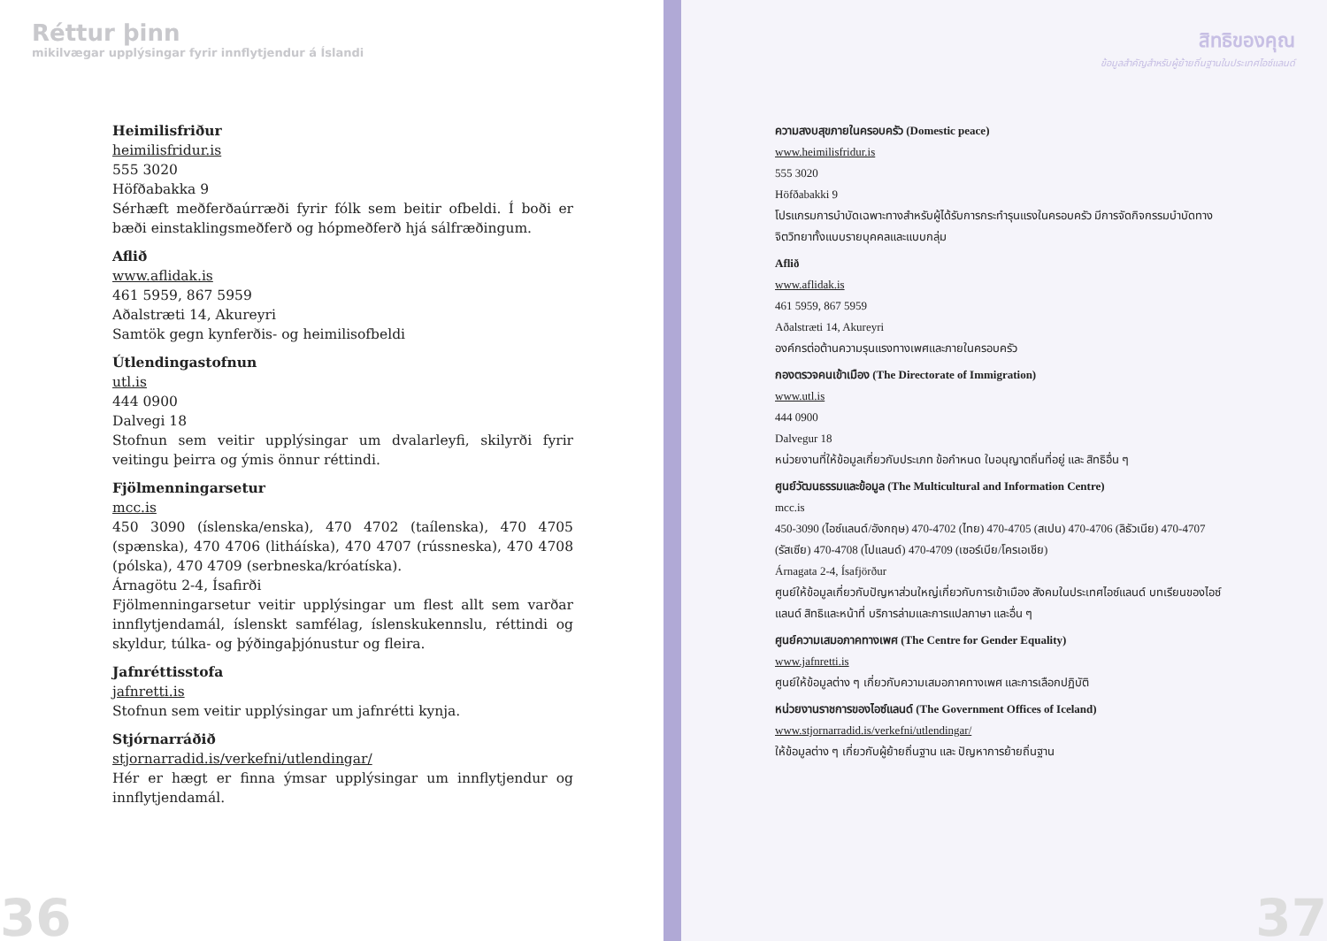Réttur þinn
mikilvægar upplýsingar fyrir innflytjendur á Íslandi
Heimilisfriður
heimilisfridur.is
555 3020
Höfðabakka 9
Sérhæft meðferðaúrræði fyrir fólk sem beitir ofbeldi. Í boði er bæði einstaklingsmeðferð og hópmeðferð hjá sálfræðingum.
Aflið
www.aflidak.is
461 5959, 867 5959
Aðalstræti 14, Akureyri
Samtök gegn kynferðis- og heimilisofbeldi
Útlendingastofnun
utl.is
444 0900
Dalvegi 18
Stofnun sem veitir upplýsingar um dvalarleyfi, skilyrði fyrir veitingu þeirra og ýmis önnur réttindi.
Fjölmenningarsetur
mcc.is
450 3090 (íslenska/enska), 470 4702 (taílenska), 470 4705 (spænska), 470 4706 (litháíska), 470 4707 (rússneska), 470 4708 (pólska), 470 4709 (serbneska/króatíska).
Árnagötu 2-4, Ísafirði
Fjölmenningarsetur veitir upplýsingar um flest allt sem varðar inn­flytjendamál, íslenskt samfélag, íslenskukennslu, réttindi og skyldur, túlka- og þýðingaþjónustur og fleira.
Jafnréttisstofa
jafnretti.is
Stofnun sem veitir upplýsingar um jafnrétti kynja.
Stjórnarráðið
stjornarradid.is/verkefni/utlendingar/
Hér er hægt er finna ýmsar upplýsingar um innflytjendur og innflytj­endamál.
36
สิทธิของคุณ
ข้อมูลสำคัญสำหรับผู้ย้ายถิ่นฐานในประเทศไอซ์แลนด์
ความสงบสุขภายในครอบครัว (Domestic peace)
www.heimilisfridur.is
555 3020
Höfðabakki 9
โปรแกรมการบำบัดเฉพาะทางสำหรับผู้ได้รับการกระทำรุนแรงในครอบครัว มีการจัดกิจกรรมบำบัดทางจิตวิทยาทั้งแบบรายบุคคลและแบบกลุ่ม
Aflið
www.aflidak.is
461 5959, 867 5959
Aðalstræti 14, Akureyri
องค์กรต่อต้านความรุนแรงทางเพศและภายในครอบครัว
กองตรวจคนเข้าเมือง (The Directorate of Immigration)
www.utl.is
444 0900
Dalvegur 18
หน่วยงานที่ให้ข้อมูลเกี่ยวกับประเภท ข้อกำหนด ใบอนุญาตถิ่นที่อยู่ และ สิทธิอื่น ๆ
ศูนย์วัฒนธรรมและข้อมูล (The Multicultural and Information Centre)
mcc.is
450-3090 (ไอซ์แลนด์/อังกฤษ) 470-4702 (ไทย) 470-4705 (สเปน) 470-4706 (ลิธัวเนีย) 470-4707 (รัสเซีย) 470-4708 (โปแลนด์) 470-4709 (เซอร์เบีย/โครเอเชีย)
Árnagata 2-4, Ísafjörður
ศูนย์ให้ข้อมูลเกี่ยวกับปัญหาส่วนใหญ่เกี่ยวกับการเข้าเมือง สังคมในประเทศไอซ์แลนด์ บทเรียนของไอซ์แลนด์ สิทธิและหน้าที่ บริการล่ามและการแปลภาษา และอื่น ๆ
ศูนย์ความเสมอภาคทางเพศ (The Centre for Gender Equality)
www.jafnretti.is
ศูนย์ให้ข้อมูลต่าง ๆ เกี่ยวกับความเสมอภาคทางเพศ และการเลือกปฏิบัติ
หน่วยงานราชการของไอซ์แลนด์ (The Government Offices of Iceland)
www.stjornarradid.is/verkefni/utlendingar/
ให้ข้อมูลต่าง ๆ เกี่ยวกับผู้ย้ายถิ่นฐาน และ ปัญหาการย้ายถิ่นฐาน
37